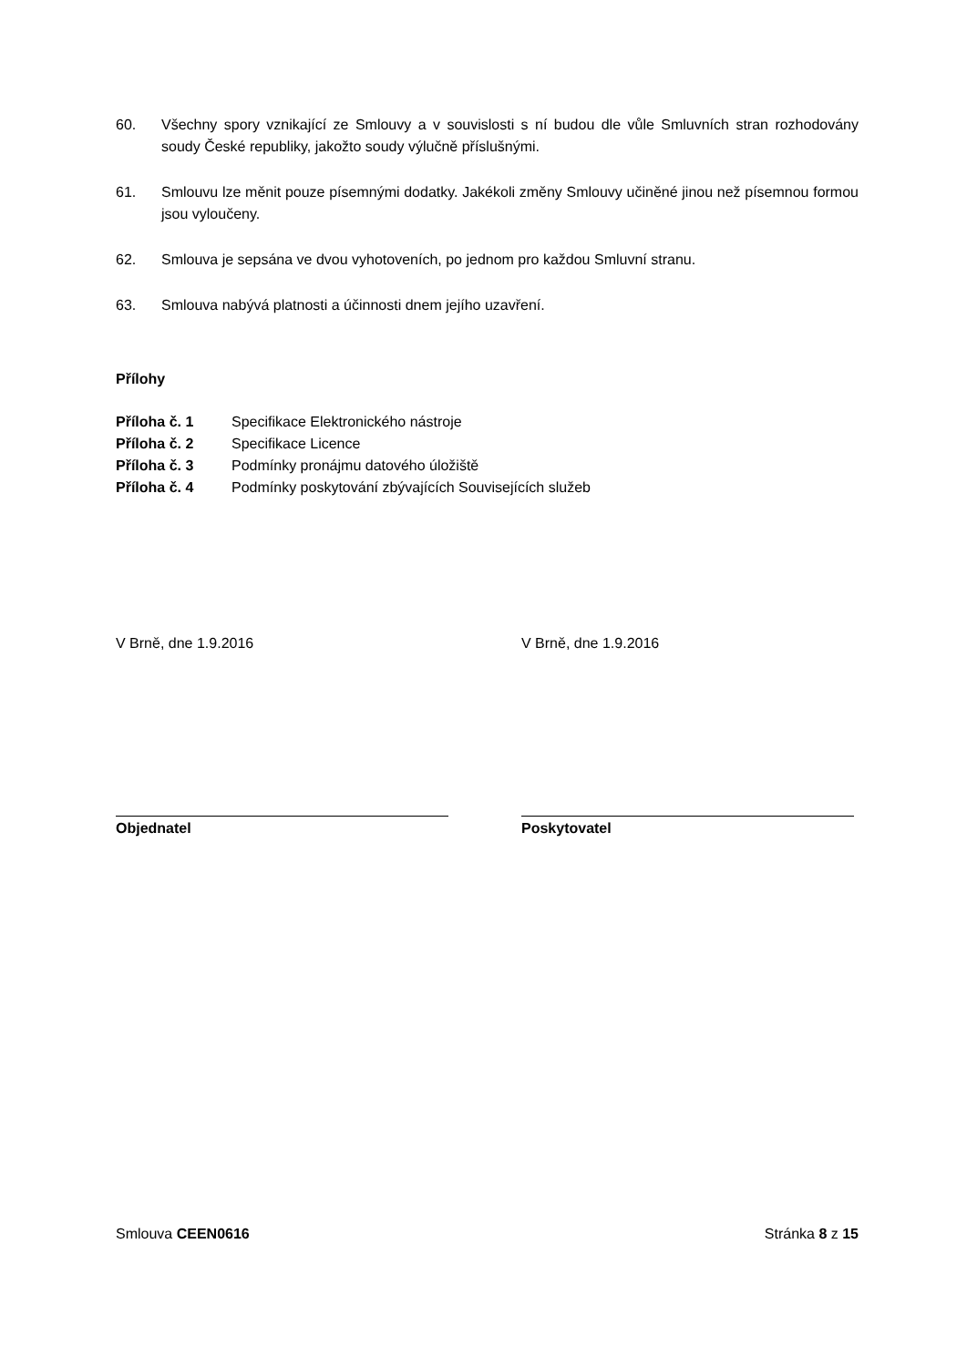60. Všechny spory vznikající ze Smlouvy a v souvislosti s ní budou dle vůle Smluvních stran rozhodovány soudy České republiky, jakožto soudy výlučně příslušnými.
61. Smlouvu lze měnit pouze písemnými dodatky. Jakékoli změny Smlouvy učiněné jinou než písemnou formou jsou vyloučeny.
62. Smlouva je sepsána ve dvou vyhotoveních, po jednom pro každou Smluvní stranu.
63. Smlouva nabývá platnosti a účinnosti dnem jejího uzavření.
Přílohy
Příloha č. 1 Specifikace Elektronického nástroje
Příloha č. 2 Specifikace Licence
Příloha č. 3 Podmínky pronájmu datového úložiště
Příloha č. 4 Podmínky poskytování zbývajících Souvisejících služeb
V Brně, dne 1.9.2016 V Brně, dne 1.9.2016
Objednatel Poskytovatel
Smlouva CEEN0616 Stránka 8 z 15